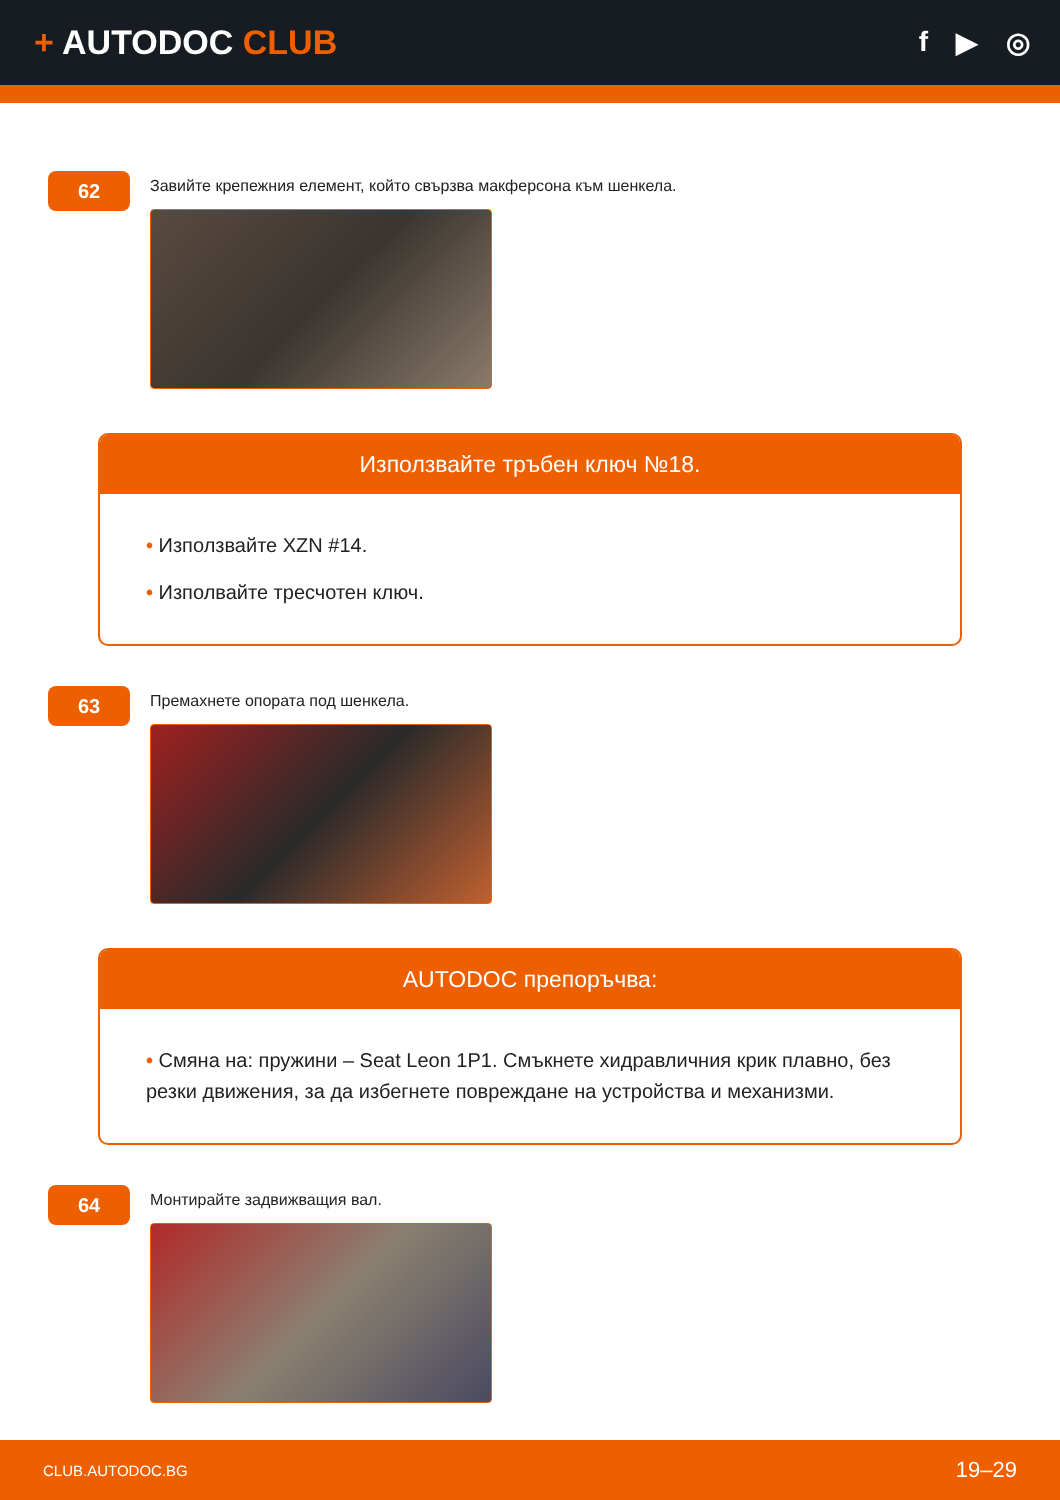+ AUTODOC CLUB
f ▶ ◎
62
Завийте крепежния елемент, който свързва макферсона към шенкела.
Използвайте тръбен ключ №18.
• Използвайте XZN #14.
• Изполвайте тресчотен ключ.
63
Премахнете опората под шенкела.
AUTODOC препоръчва:
• Смяна на: пружини – Seat Leon 1P1. Смъкнете хидравличния крик плавно, без резки движения, за да избегнете повреждане на устройства и механизми.
64
Монтирайте задвижващия вал.
CLUB.AUTODOC.BG 19–29